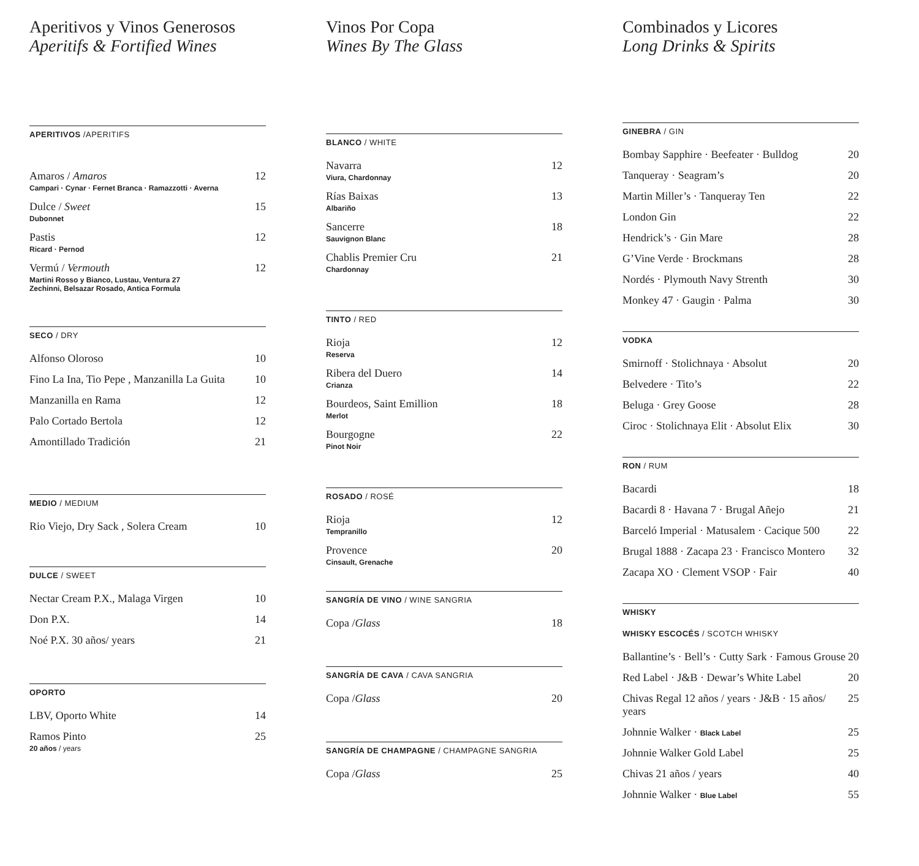Aperitivos y Vinos Generosos
Aperitifs & Fortified Wines
APERITIVOS /APERITIFS
Amaros / Amaros
Campari · Cynar · Fernet Branca · Ramazzotti · Averna
12
Dulce / Sweet
Dubonnet
15
Pastis
Ricard · Pernod
12
Vermú / Vermouth
Martini Rosso y Bianco, Lustau, Ventura 27
Zechinni, Belsazar Rosado, Antica Formula
12
SECO / DRY
Alfonso Oloroso 10
Fino La Ina, Tio Pepe , Manzanilla La Guita
10
Manzanilla en Rama 12
Palo Cortado Bertola 12
Amontillado Tradición 21
MEDIO / MEDIUM
Rio Viejo, Dry Sack , Solera Cream
10
DULCE / SWEET
Nectar Cream P.X., Malaga Virgen
10
Don P.X. 14
Noé P.X. 30 años/ years 21
OPORTO
LBV, Oporto White 14
Ramos Pinto
20 años / years
25
Vinos Por Copa
Wines By The Glass
BLANCO / WHITE
Navarra
Viura, Chardonnay
12
Rías Baixas
Albariño
13
Sancerre
Sauvignon Blanc
18
Chablis Premier Cru
Chardonnay
21
TINTO / RED
Rioja
Reserva
12
Ribera del Duero
Crianza
14
Bourdeos, Saint Emillion
Merlot
18
Bourgogne
Pinot Noir
22
ROSADO / ROSÉ
Rioja
Tempranillo
12
Provence
Cinsault, Grenache
20
SANGRÍA DE VINO / WINE SANGRIA
Copa /Glass 18
SANGRÍA DE CAVA / CAVA SANGRIA
Copa /Glass 20
SANGRÍA DE CHAMPAGNE / CHAMPAGNE SANGRIA
Copa /Glass 25
Combinados y Licores
Long Drinks & Spirits
GINEBRA / GIN
Bombay Sapphire · Beefeater · Bulldog
20
Tanqueray · Seagram’s 20
Martin Miller’s · Tanqueray Ten
22
London Gin 22
Hendrick’s · Gin Mare 28
G’Vine Verde · Brockmans 28
Nordés · Plymouth Navy Strenth 30
Monkey 47 · Gaugin · Palma 30
VODKA
Smirnoff · Stolichnaya · Absolut
20
Belvedere · Tito’s 22
Beluga · Grey Goose 28
Ciroc · Stolichnaya Elit · Absolut Elix
30
RON / RUM
Bacardi 18
Bacardi 8 · Havana 7 · Brugal Añejo
21
Barceló Imperial · Matusalem · Cacique 500
22
Brugal 1888 · Zacapa 23 · Francisco Montero
32
Zacapa XO · Clement VSOP · Fair
40
WHISKY
WHISKY ESCOCÉS / SCOTCH WHISKY
Ballantine’s · Bell’s · Cutty Sark · Famous Grouse
20
Red Label · J&B · Dewar’s White Label
20
Chivas Regal 12 años / years · J&B · 15 años/ years
25
Johnnie Walker · Black Label
25
Johnnie Walker Gold Label 25
Chivas 21 años / years 40
Johnnie Walker · Blue Label
55